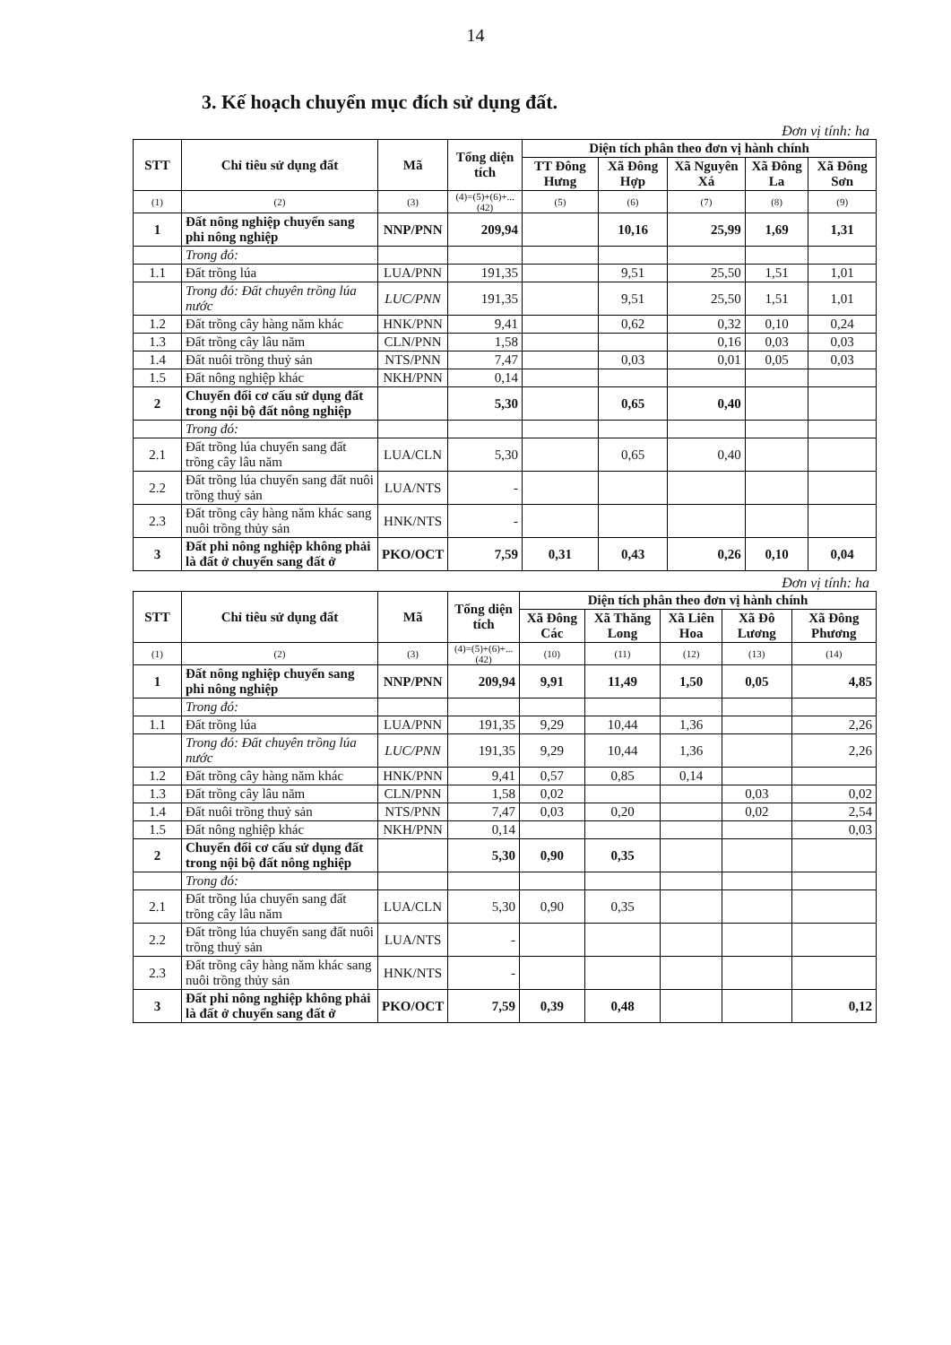14
3. Kế hoạch chuyển mục đích sử dụng đất.
Đơn vị tính: ha
| STT | Chỉ tiêu sử dụng đất | Mã | Tổng diện tích | Diện tích phân theo đơn vị hành chính | | | | |
| --- | --- | --- | --- | --- | --- | --- | --- | --- |
| | | | | TT Đông Hưng | Xã Đông Hợp | Xã Nguyên Xá | Xã Đông La | Xã Đông Sơn |
| (1) | (2) | (3) | (4)=(5)+(6)+...(42) | (5) | (6) | (7) | (8) | (9) |
| 1 | Đất nông nghiệp chuyển sang phi nông nghiệp | NNP/PNN | 209,94 | | 10,16 | 25,99 | 1,69 | 1,31 |
| | Trong đó: | | | | | | | |
| 1.1 | Đất trồng lúa | LUA/PNN | 191,35 | | 9,51 | 25,50 | 1,51 | 1,01 |
| | Trong đó: Đất chuyên trồng lúa nước | LUC/PNN | 191,35 | | 9,51 | 25,50 | 1,51 | 1,01 |
| 1.2 | Đất trồng cây hàng năm khác | HNK/PNN | 9,41 | | 0,62 | 0,32 | 0,10 | 0,24 |
| 1.3 | Đất trồng cây lâu năm | CLN/PNN | 1,58 | | | 0,16 | 0,03 | 0,03 |
| 1.4 | Đất nuôi trồng thuỷ sản | NTS/PNN | 7,47 | | 0,03 | 0,01 | 0,05 | 0,03 |
| 1.5 | Đất nông nghiệp khác | NKH/PNN | 0,14 | | | | | |
| 2 | Chuyển đổi cơ cấu sử dụng đất trong nội bộ đất nông nghiệp | | 5,30 | | 0,65 | 0,40 | | |
| | Trong đó: | | | | | | | |
| 2.1 | Đất trồng lúa chuyển sang đất trồng cây lâu năm | LUA/CLN | 5,30 | | 0,65 | 0,40 | | |
| 2.2 | Đất trồng lúa chuyển sang đất nuôi trồng thuỷ sản | LUA/NTS | - | | | | | |
| 2.3 | Đất trồng cây hàng năm khác sang nuôi trồng thủy sản | HNK/NTS | - | | | | | |
| 3 | Đất phi nông nghiệp không phải là đất ở chuyển sang đất ở | PKO/OCT | 7,59 | 0,31 | 0,43 | 0,26 | 0,10 | 0,04 |
Đơn vị tính: ha
| STT | Chỉ tiêu sử dụng đất | Mã | Tổng diện tích | Diện tích phân theo đơn vị hành chính | | | | |
| --- | --- | --- | --- | --- | --- | --- | --- | --- |
| | | | | Xã Đông Các | Xã Thăng Long | Xã Liên Hoa | Xã Đô Lương | Xã Đông Phương |
| (1) | (2) | (3) | (4)=(5)+(6)+...(42) | (10) | (11) | (12) | (13) | (14) |
| 1 | Đất nông nghiệp chuyển sang phi nông nghiệp | NNP/PNN | 209,94 | 9,91 | 11,49 | 1,50 | 0,05 | 4,85 |
| | Trong đó: | | | | | | | |
| 1.1 | Đất trồng lúa | LUA/PNN | 191,35 | 9,29 | 10,44 | 1,36 | | 2,26 |
| | Trong đó: Đất chuyên trồng lúa nước | LUC/PNN | 191,35 | 9,29 | 10,44 | 1,36 | | 2,26 |
| 1.2 | Đất trồng cây hàng năm khác | HNK/PNN | 9,41 | 0,57 | 0,85 | 0,14 | | |
| 1.3 | Đất trồng cây lâu năm | CLN/PNN | 1,58 | 0,02 | | | 0,03 | 0,02 |
| 1.4 | Đất nuôi trồng thuỷ sản | NTS/PNN | 7,47 | 0,03 | 0,20 | | 0,02 | 2,54 |
| 1.5 | Đất nông nghiệp khác | NKH/PNN | 0,14 | | | | | 0,03 |
| 2 | Chuyển đổi cơ cấu sử dụng đất trong nội bộ đất nông nghiệp | | 5,30 | 0,90 | 0,35 | | | |
| | Trong đó: | | | | | | | |
| 2.1 | Đất trồng lúa chuyển sang đất trồng cây lâu năm | LUA/CLN | 5,30 | 0,90 | 0,35 | | | |
| 2.2 | Đất trồng lúa chuyển sang đất nuôi trồng thuỷ sản | LUA/NTS | - | | | | | |
| 2.3 | Đất trồng cây hàng năm khác sang nuôi trồng thủy sản | HNK/NTS | - | | | | | |
| 3 | Đất phi nông nghiệp không phải là đất ở chuyển sang đất ở | PKO/OCT | 7,59 | 0,39 | 0,48 | | | 0,12 |